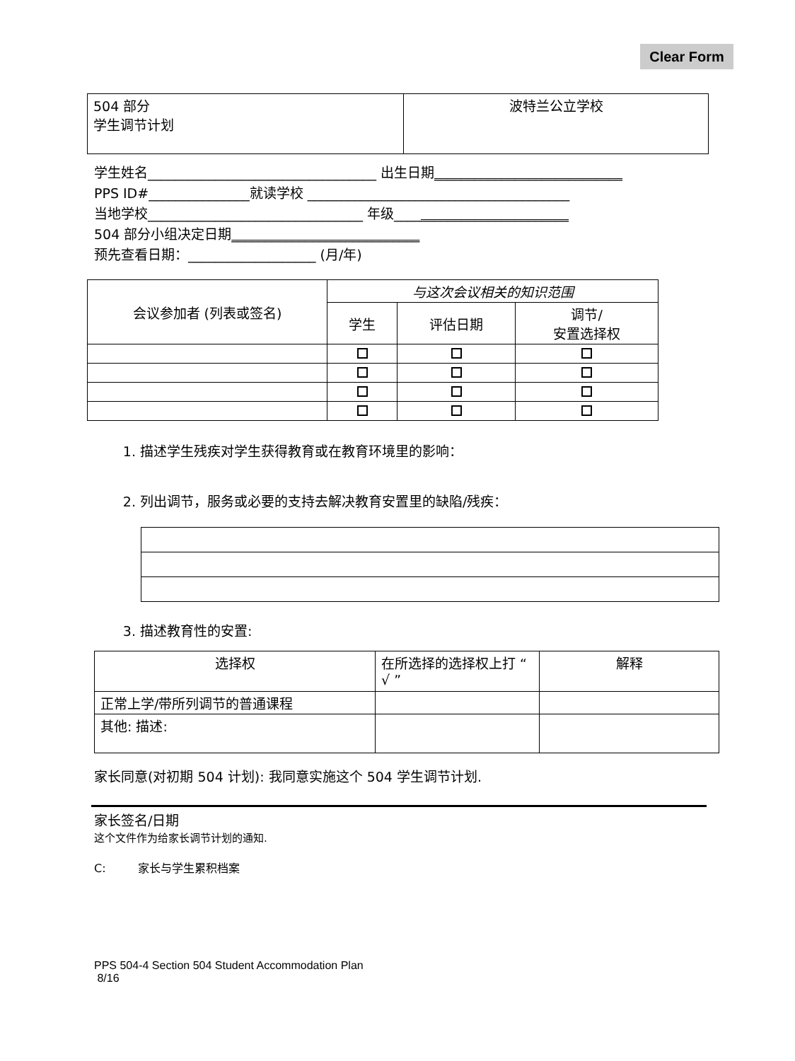Clear Form
| 504 部分 学生调节计划 | 波特兰公立学校 |
学生姓名__________________________________ 出生日期____________________________
PPS ID#_______________就读学校 _______________________________________
当地学校________________________________ 年级__________________________
504 部分小组决定日期____________________________
预先查看日期：___________________ (月/年)
| 会议参加者 (列表或签名) | 与这次会议相关的知识范围 | | |
| | 学生 | 评估日期 | 调节/ 安置选择权 |
1. 描述学生残疾对学生获得教育或在教育环境里的影响：
2. 列出调节，服务或必要的支持去解决教育安置里的缺陷/残疾：
3. 描述教育性的安置:
| 选择权 | 在所选择的选择权上打 “ √ ” | 解释 |
| 正常上学/带所列调节的普通课程 | | |
| 其他: 描述: | | |
家长同意(对初期 504 计划): 我同意实施这个 504 学生调节计划.
家长签名/日期
这个文件作为给家长调节计划的通知.
C: 家长与学生累积档案
PPS 504-4 Section 504 Student Accommodation Plan
8/16